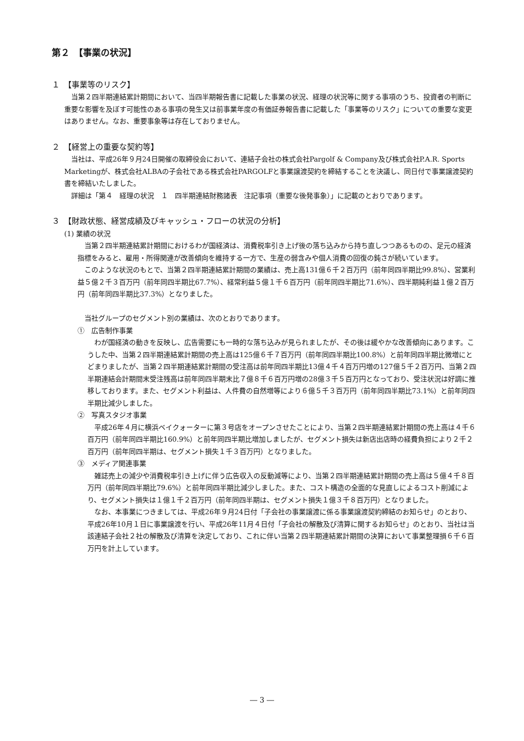第２　【事業の状況】
１　【事業等のリスク】
当第２四半期連結累計期間において、当四半期報告書に記載した事業の状況、経理の状況等に関する事項のうち、投資者の判断に重要な影響を及ぼす可能性のある事項の発生又は前事業年度の有価証券報告書に記載した「事業等のリスク」についての重要な変更はありません。なお、重要事象等は存在しておりません。
２　【経営上の重要な契約等】
当社は、平成26年９月24日開催の取締役会において、連結子会社の株式会社Pargolf & Company及び株式会社P.A.R. Sports Marketingが、株式会社ALBAの子会社である株式会社PARGOLFと事業譲渡契約を締結することを決議し、同日付で事業譲渡契約書を締結いたしました。
詳細は「第４　経理の状況　１　四半期連結財務諸表　注記事項（重要な後発事象）」に記載のとおりであります。
３　【財政状態、経営成績及びキャッシュ・フローの状況の分析】
(1) 業績の状況
当第２四半期連結累計期間におけるわが国経済は、消費税率引き上げ後の落ち込みから持ち直しつつあるものの、足元の経済指標をみると、雇用・所得関連が改善傾向を維持する一方で、生産の弱含みや個人消費の回復の鈍さが続いています。
このような状況のもとで、当第２四半期連結累計期間の業績は、売上高131億６千２百万円（前年同四半期比99.8%）、営業利益５億２千３百万円（前年同四半期比67.7%）、経常利益５億１千６百万円（前年同四半期比71.6%）、四半期純利益１億２百万円（前年同四半期比37.3%）となりました。
当社グループのセグメント別の業績は、次のとおりであります。
①　広告制作事業
わが国経済の動きを反映し、広告需要にも一時的な落ち込みが見られましたが、その後は緩やかな改善傾向にあります。こうした中、当第２四半期連結累計期間の売上高は125億６千７百万円（前年同四半期比100.8%）と前年同四半期比微増にとどまりましたが、当第２四半期連結累計期間の受注高は前年同四半期比13億４千４百万円増の127億５千２百万円、当第２四半期連結会計期間末受注残高は前年同四半期末比７億８千６百万円増の28億３千５百万円となっており、受注状況は好調に推移しております。また、セグメント利益は、人件費の自然増等により６億５千３百万円（前年同四半期比73.1%）と前年同四半期比減少しました。
②　写真スタジオ事業
平成26年４月に横浜ベイクォーターに第３号店をオープンさせたことにより、当第２四半期連結累計期間の売上高は４千６百万円（前年同四半期比160.9%）と前年同四半期比増加しましたが、セグメント損失は新店出店時の経費負担により２千２百万円（前年同四半期は、セグメント損失１千３百万円）となりました。
③　メディア関連事業
雑誌売上の減少や消費税率引き上げに伴う広告収入の反動減等により、当第２四半期連結累計期間の売上高は５億４千８百万円（前年同四半期比79.6%）と前年同四半期比減少しました。また、コスト構造の全面的な見直しによるコスト削減により、セグメント損失は１億１千２百万円（前年同四半期は、セグメント損失１億３千８百万円）となりました。
なお、本事業につきましては、平成26年９月24日付「子会社の事業譲渡に係る事業譲渡契約締結のお知らせ」のとおり、平成26年10月１日に事業譲渡を行い、平成26年11月４日付「子会社の解散及び清算に関するお知らせ」のとおり、当社は当該連結子会社２社の解散及び清算を決定しており、これに伴い当第２四半期連結累計期間の決算において事業整理損６千６百万円を計上しています。
― 3 ―